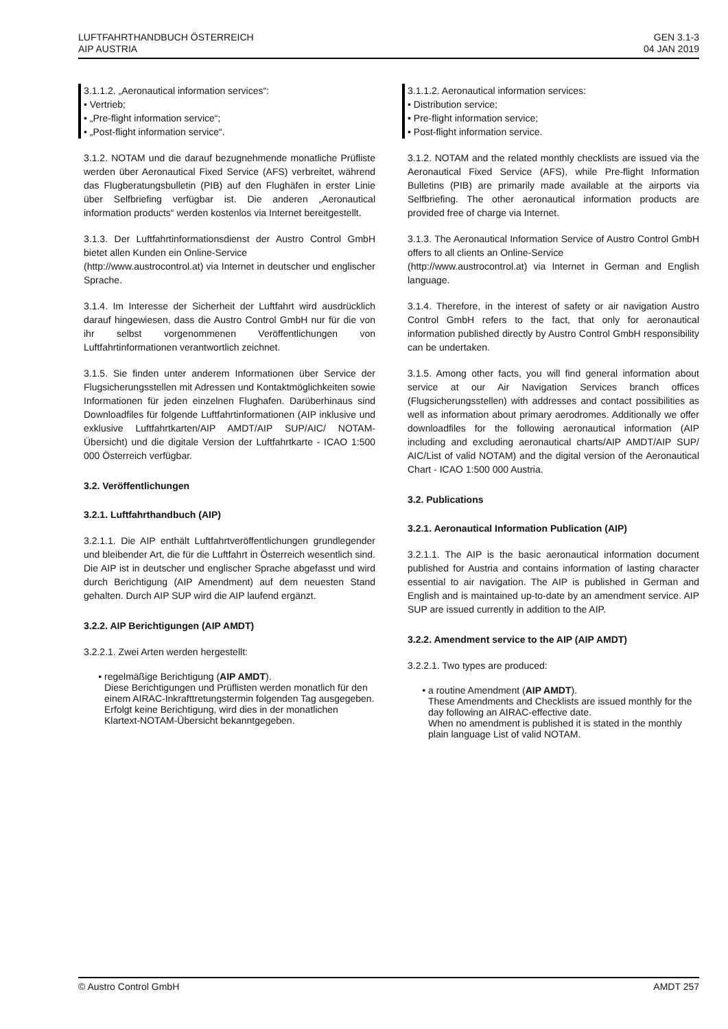LUFTFAHRTHANDBUCH ÖSTERREICH
AIP AUSTRIA
GEN 3.1-3
04 JAN 2019
3.1.1.2. „Aeronautical information services“:
• Vertrieb;
• „Pre-flight information service“;
• „Post-flight information service“.
3.1.2. NOTAM und die darauf bezugnehmende monatliche Prüfliste werden über Aeronautical Fixed Service (AFS) verbreitet, während das Flugberatungsbulletin (PIB) auf den Flughäfen in erster Linie über Selfbriefing verfügbar ist. Die anderen „Aeronautical information products“ werden kostenlos via Internet bereitgestellt.
3.1.3. Der Luftfahrtinformationsdienst der Austro Control GmbH bietet allen Kunden ein Online-Service
(http://www.austrocontrol.at) via Internet in deutscher und englischer Sprache.
3.1.4. Im Interesse der Sicherheit der Luftfahrt wird ausdrücklich darauf hingewiesen, dass die Austro Control GmbH nur für die von ihr selbst vorgenommenen Veröffentlichungen von Luftfahrtinformationen verantwortlich zeichnet.
3.1.5. Sie finden unter anderem Informationen über Service der Flugsicherungsstellen mit Adressen und Kontaktmöglichkeiten sowie Informationen für jeden einzelnen Flughafen. Darüberhinaus sind Downloadfiles für folgende Luftfahrtinformationen (AIP inklusive und exklusive Luftfahrtkarten/AIP AMDT/AIP SUP/AIC/ NOTAM-Übersicht) und die digitale Version der Luftfahrtkarte - ICAO 1:500 000 Österreich verfügbar.
3.2. Veröffentlichungen
3.2.1. Luftfahrthandbuch (AIP)
3.2.1.1. Die AIP enthält Luftfahrtveröffentlichungen grundlegender und bleibender Art, die für die Luftfahrt in Österreich wesentlich sind. Die AIP ist in deutscher und englischer Sprache abgefasst und wird durch Berichtigung (AIP Amendment) auf dem neuesten Stand gehalten. Durch AIP SUP wird die AIP laufend ergänzt.
3.2.2. AIP Berichtigungen (AIP AMDT)
3.2.2.1. Zwei Arten werden hergestellt:
regelmäßige Berichtigung (AIP AMDT).
Diese Berichtigungen und Prüflisten werden monatlich für den einem AIRAC-Inkrafttretungstermin folgenden Tag ausgegeben.
Erfolgt keine Berichtigung, wird dies in der monatlichen Klartext-NOTAM-Übersicht bekanntgegeben.
3.1.1.2. Aeronautical information services:
• Distribution service;
• Pre-flight information service;
• Post-flight information service.
3.1.2. NOTAM and the related monthly checklists are issued via the Aeronautical Fixed Service (AFS), while Pre-flight Information Bulletins (PIB) are primarily made available at the airports via Selfbriefing. The other aeronautical information products are provided free of charge via Internet.
3.1.3. The Aeronautical Information Service of Austro Control GmbH offers to all clients an Online-Service
(http://www.austrocontrol.at) via Internet in German and English language.
3.1.4. Therefore, in the interest of safety or air navigation Austro Control GmbH refers to the fact, that only for aeronautical information published directly by Austro Control GmbH responsibility can be undertaken.
3.1.5. Among other facts, you will find general information about service at our Air Navigation Services branch offices (Flugsicherungsstellen) with addresses and contact possibilities as well as information about primary aerodromes. Additionally we offer downloadfiles for the following aeronautical information (AIP including and excluding aeronautical charts/AIP AMDT/AIP SUP/ AIC/List of valid NOTAM) and the digital version of the Aeronautical Chart - ICAO 1:500 000 Austria.
3.2. Publications
3.2.1. Aeronautical Information Publication (AIP)
3.2.1.1. The AIP is the basic aeronautical information document published for Austria and contains information of lasting character essential to air navigation. The AIP is published in German and English and is maintained up-to-date by an amendment service. AIP SUP are issued currently in addition to the AIP.
3.2.2. Amendment service to the AIP (AIP AMDT)
3.2.2.1. Two types are produced:
a routine Amendment (AIP AMDT).
These Amendments and Checklists are issued monthly for the day following an AIRAC-effective date.
When no amendment is published it is stated in the monthly plain language List of valid NOTAM.
© Austro Control GmbH AMDT 257